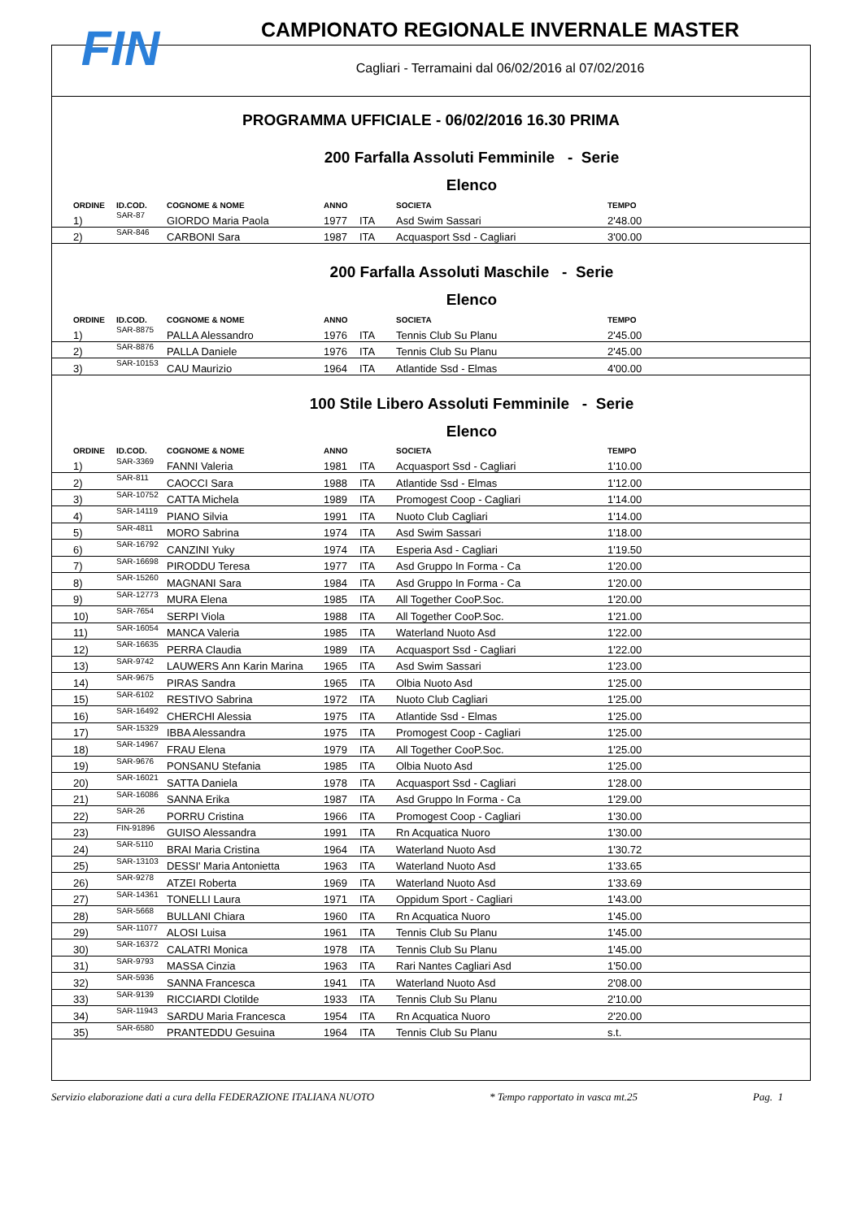FIN
CAMPIONATO REGIONALE INVERNALE MASTER
Cagliari - Terramaini dal 06/02/2016 al 07/02/2016
PROGRAMMA UFFICIALE - 06/02/2016 16.30 PRIMA
200 Farfalla Assoluti Femminile - Serie
Elenco
| ORDINE | ID.COD. | COGNOME & NOME | ANNO | | SOCIETA | TEMPO |
| --- | --- | --- | --- | --- | --- | --- |
| 1) | SAR-87 | GIORDO Maria Paola | 1977 | ITA | Asd Swim Sassari | 2'48.00 |
| 2) | SAR-846 | CARBONI Sara | 1987 | ITA | Acquasport Ssd - Cagliari | 3'00.00 |
200 Farfalla Assoluti Maschile - Serie
Elenco
| ORDINE | ID.COD. | COGNOME & NOME | ANNO | | SOCIETA | TEMPO |
| --- | --- | --- | --- | --- | --- | --- |
| 1) | SAR-8875 | PALLA Alessandro | 1976 | ITA | Tennis Club Su Planu | 2'45.00 |
| 2) | SAR-8876 | PALLA Daniele | 1976 | ITA | Tennis Club Su Planu | 2'45.00 |
| 3) | SAR-10153 | CAU Maurizio | 1964 | ITA | Atlantide Ssd - Elmas | 4'00.00 |
100 Stile Libero Assoluti Femminile - Serie
Elenco
| ORDINE | ID.COD. | COGNOME & NOME | ANNO | | SOCIETA | TEMPO |
| --- | --- | --- | --- | --- | --- | --- |
| 1) | SAR-3369 | FANNI Valeria | 1981 | ITA | Acquasport Ssd - Cagliari | 1'10.00 |
| 2) | SAR-811 | CAOCCI Sara | 1988 | ITA | Atlantide Ssd - Elmas | 1'12.00 |
| 3) | SAR-10752 | CATTA Michela | 1989 | ITA | Promogest Coop - Cagliari | 1'14.00 |
| 4) | SAR-14119 | PIANO Silvia | 1991 | ITA | Nuoto Club Cagliari | 1'14.00 |
| 5) | SAR-4811 | MORO Sabrina | 1974 | ITA | Asd Swim Sassari | 1'18.00 |
| 6) | SAR-16792 | CANZINI Yuky | 1974 | ITA | Esperia Asd - Cagliari | 1'19.50 |
| 7) | SAR-16698 | PIRODDU Teresa | 1977 | ITA | Asd Gruppo In Forma - Ca | 1'20.00 |
| 8) | SAR-15260 | MAGNANI Sara | 1984 | ITA | Asd Gruppo In Forma - Ca | 1'20.00 |
| 9) | SAR-12773 | MURA Elena | 1985 | ITA | All Together CooP.Soc. | 1'20.00 |
| 10) | SAR-7654 | SERPI Viola | 1988 | ITA | All Together CooP.Soc. | 1'21.00 |
| 11) | SAR-16054 | MANCA Valeria | 1985 | ITA | Waterland Nuoto Asd | 1'22.00 |
| 12) | SAR-16635 | PERRA Claudia | 1989 | ITA | Acquasport Ssd - Cagliari | 1'22.00 |
| 13) | SAR-9742 | LAUWERS Ann Karin Marina | 1965 | ITA | Asd Swim Sassari | 1'23.00 |
| 14) | SAR-9675 | PIRAS Sandra | 1965 | ITA | Olbia Nuoto Asd | 1'25.00 |
| 15) | SAR-6102 | RESTIVO Sabrina | 1972 | ITA | Nuoto Club Cagliari | 1'25.00 |
| 16) | SAR-16492 | CHERCHI Alessia | 1975 | ITA | Atlantide Ssd - Elmas | 1'25.00 |
| 17) | SAR-15329 | IBBA Alessandra | 1975 | ITA | Promogest Coop - Cagliari | 1'25.00 |
| 18) | SAR-14967 | FRAU Elena | 1979 | ITA | All Together CooP.Soc. | 1'25.00 |
| 19) | SAR-9676 | PONSANU Stefania | 1985 | ITA | Olbia Nuoto Asd | 1'25.00 |
| 20) | SAR-16021 | SATTA Daniela | 1978 | ITA | Acquasport Ssd - Cagliari | 1'28.00 |
| 21) | SAR-16086 | SANNA Erika | 1987 | ITA | Asd Gruppo In Forma - Ca | 1'29.00 |
| 22) | SAR-26 | PORRU Cristina | 1966 | ITA | Promogest Coop - Cagliari | 1'30.00 |
| 23) | FIN-91896 | GUISO Alessandra | 1991 | ITA | Rn Acquatica Nuoro | 1'30.00 |
| 24) | SAR-5110 | BRAI Maria Cristina | 1964 | ITA | Waterland Nuoto Asd | 1'30.72 |
| 25) | SAR-13103 | DESSI' Maria Antonietta | 1963 | ITA | Waterland Nuoto Asd | 1'33.65 |
| 26) | SAR-9278 | ATZEI Roberta | 1969 | ITA | Waterland Nuoto Asd | 1'33.69 |
| 27) | SAR-14361 | TONELLI Laura | 1971 | ITA | Oppidum Sport - Cagliari | 1'43.00 |
| 28) | SAR-5668 | BULLANI Chiara | 1960 | ITA | Rn Acquatica Nuoro | 1'45.00 |
| 29) | SAR-11077 | ALOSI Luisa | 1961 | ITA | Tennis Club Su Planu | 1'45.00 |
| 30) | SAR-16372 | CALATRI Monica | 1978 | ITA | Tennis Club Su Planu | 1'45.00 |
| 31) | SAR-9793 | MASSA Cinzia | 1963 | ITA | Rari Nantes Cagliari Asd | 1'50.00 |
| 32) | SAR-5936 | SANNA Francesca | 1941 | ITA | Waterland Nuoto Asd | 2'08.00 |
| 33) | SAR-9139 | RICCIARDI Clotilde | 1933 | ITA | Tennis Club Su Planu | 2'10.00 |
| 34) | SAR-11943 | SARDU Maria Francesca | 1954 | ITA | Rn Acquatica Nuoro | 2'20.00 |
| 35) | SAR-6580 | PRANTEDDU Gesuina | 1964 | ITA | Tennis Club Su Planu | s.t. |
Servizio elaborazione dati a cura della FEDERAZIONE ITALIANA NUOTO * Tempo rapportato in vasca mt.25 Pag. 1